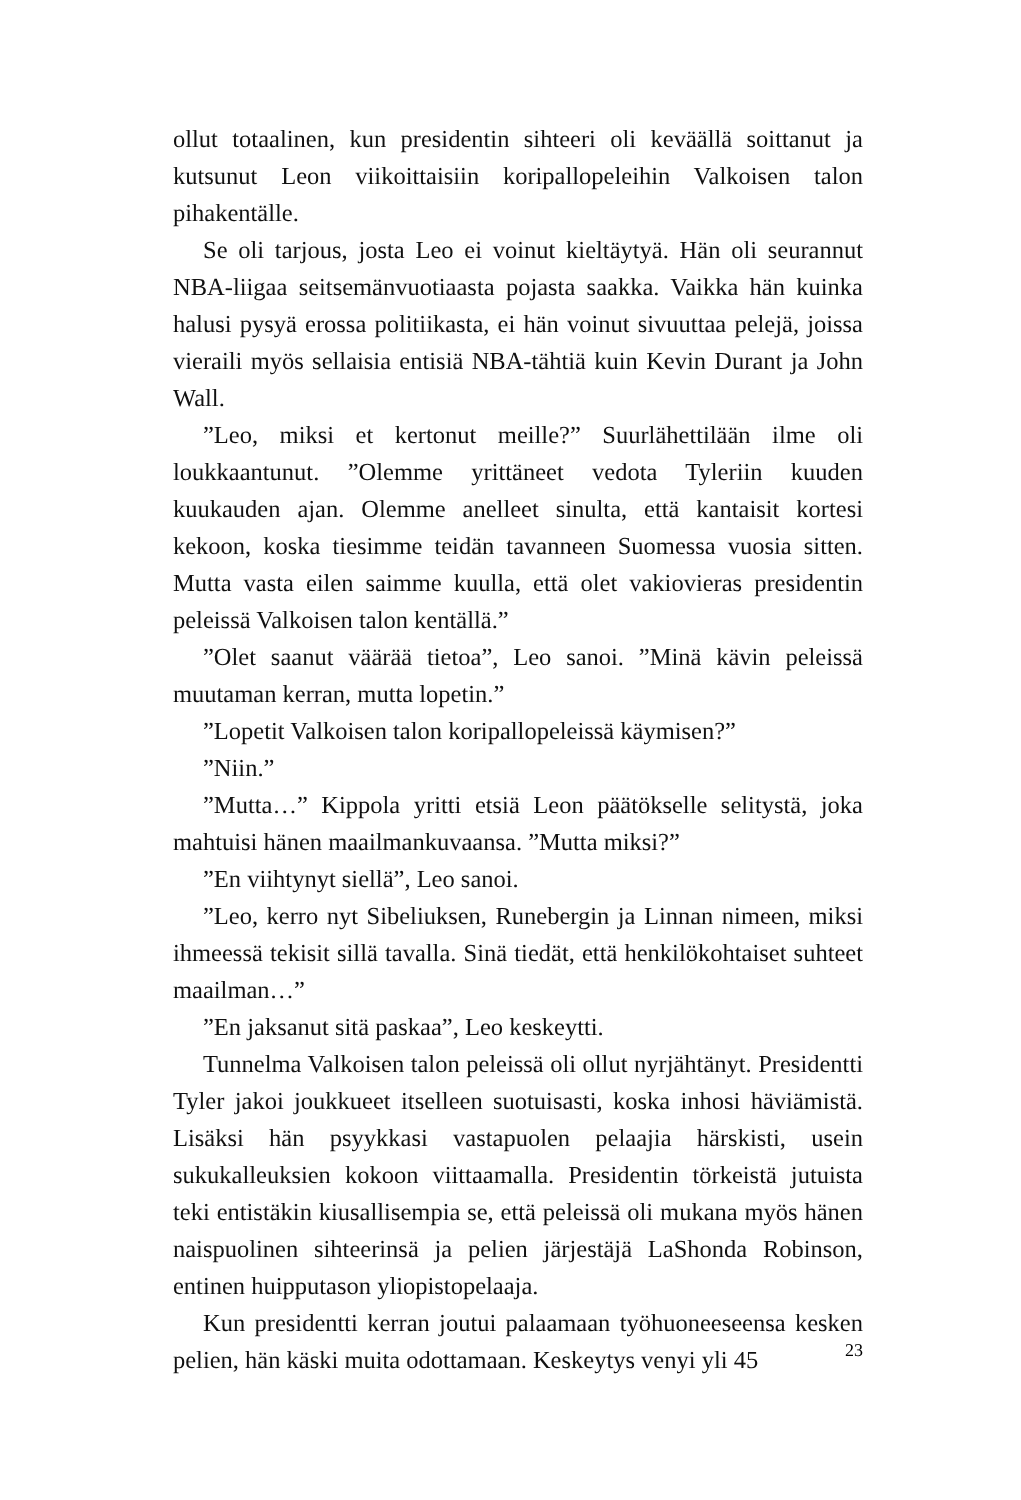ollut totaalinen, kun presidentin sihteeri oli keväällä soittanut ja kutsunut Leon viikoittaisiin koripallopeleihin Valkoisen talon pihakentälle.
Se oli tarjous, josta Leo ei voinut kieltäytyä. Hän oli seurannut NBA-liigaa seitsemänvuotiaasta pojasta saakka. Vaikka hän kuinka halusi pysyä erossa politiikasta, ei hän voinut sivuuttaa pelejä, joissa vieraili myös sellaisia entisiä NBA-tähtiä kuin Kevin Durant ja John Wall.
”Leo, miksi et kertonut meille?” Suurlähettilään ilme oli loukkaantunut. ”Olemme yrittäneet vedota Tyleriin kuuden kuukauden ajan. Olemme anelleet sinulta, että kantaisit kortesi kekoon, koska tiesimme teidän tavanneen Suomessa vuosia sitten. Mutta vasta eilen saimme kuulla, että olet vakiovieras presidentin peleissä Valkoisen talon kentällä.”
”Olet saanut väärää tietoa”, Leo sanoi. ”Minä kävin peleissä muutaman kerran, mutta lopetin.”
”Lopetit Valkoisen talon koripallopeleissä käymisen?”
”Niin.”
”Mutta…” Kippola yritti etsiä Leon päätökselle selitystä, joka mahtuisi hänen maailmankuvaansa. ”Mutta miksi?”
”En viihtynyt siellä”, Leo sanoi.
”Leo, kerro nyt Sibeliuksen, Runebergin ja Linnan nimeen, miksi ihmeessä tekisit sillä tavalla. Sinä tiedät, että henkilökohtaiset suhteet maailman…”
”En jaksanut sitä paskaa”, Leo keskeytti.
Tunnelma Valkoisen talon peleissä oli ollut nyrjähtänyt. Presidentti Tyler jakoi joukkueet itselleen suotuisasti, koska inhosi häviämistä. Lisäksi hän psyykkasi vastapuolen pelaajia härskisti, usein sukukalleuksien kokoon viittaamalla. Presidentin törkeistä jutuista teki entistäkin kiusallisempia se, että peleissä oli mukana myös hänen naispuolinen sihteerinsä ja pelien järjestäjä LaShonda Robinson, entinen huipputason yliopistopelaaja.
Kun presidentti kerran joutui palaamaan työhuoneeseensa kesken pelien, hän käski muita odottamaan. Keskeytys venyi yli 45
23